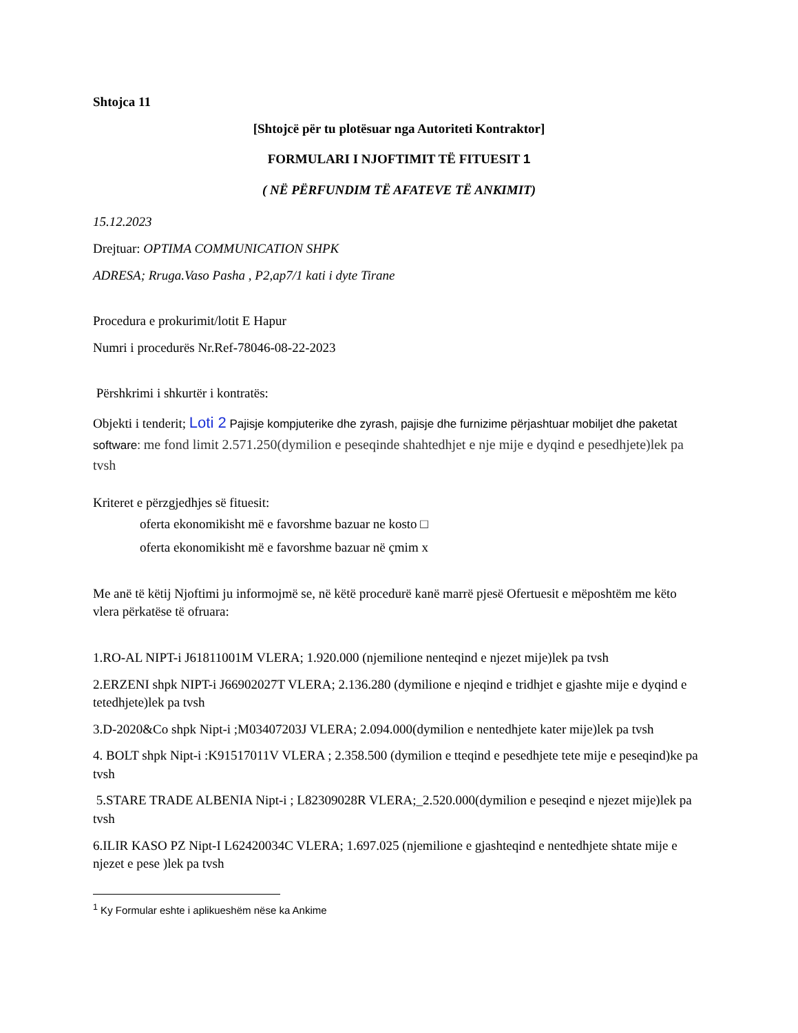Shtojca 11
[Shtojcë për tu plotësuar nga Autoriteti Kontraktor]
FORMULARI I NJOFTIMIT TË FITUESIT 1
( NË PËRFUNDIM TË AFATEVE TË ANKIMIT)
15.12.2023
Drejtuar: OPTIMA COMMUNICATION SHPK
ADRESA; Rruga.Vaso Pasha , P2,ap7/1 kati i dyte Tirane
Procedura e prokurimit/lotit E Hapur
Numri i procedurës Nr.Ref-78046-08-22-2023
Përshkrimi i shkurtër i kontratës:
Objekti i tenderit; Loti 2 Pajisje kompjuterike dhe zyrash, pajisje dhe furnizime përjashtuar mobiljet dhe paketat software: me fond limit 2.571.250(dymilion e peseqinde shahtedhjet e nje mije e dyqind e pesedhjete)lek pa tvsh
Kriteret e përzgjedhjes së fituesit:
oferta ekonomikisht më e favorshme bazuar ne kosto □
oferta ekonomikisht më e favorshme bazuar në çmim x
Me anë të këtij Njoftimi ju informojmë se, në këtë procedurë kanë marrë pjesë Ofertuesit e mëposhtëm me këto vlera përkatëse të ofruara:
1.RO-AL NIPT-i J61811001M VLERA; 1.920.000 (njemilione nenteqind e njezet mije)lek pa tvsh
2.ERZENI shpk NIPT-i J66902027T VLERA; 2.136.280 (dymilione e njeqind e tridhjet e gjashte mije e dyqind e tetedhjete)lek pa tvsh
3.D-2020&Co shpk Nipt-i ;M03407203J VLERA; 2.094.000(dymilion e nentedhjete kater mije)lek pa tvsh
4. BOLT shpk Nipt-i :K91517011V VLERA ; 2.358.500 (dymilion e tteqind e pesedhjete tete mije e peseqind)ke pa tvsh
5.STARE TRADE ALBENIA Nipt-i ; L82309028R VLERA;_2.520.000(dymilion e peseqind e njezet mije)lek pa tvsh
6.ILIR KASO PZ Nipt-I L62420034C VLERA; 1.697.025 (njemilione e gjashteqind e nentedhjete shtate mije e njezet e pese )lek pa tvsh
<sup>1</sup> Ky Formular eshte i aplikueshëm nëse ka Ankime